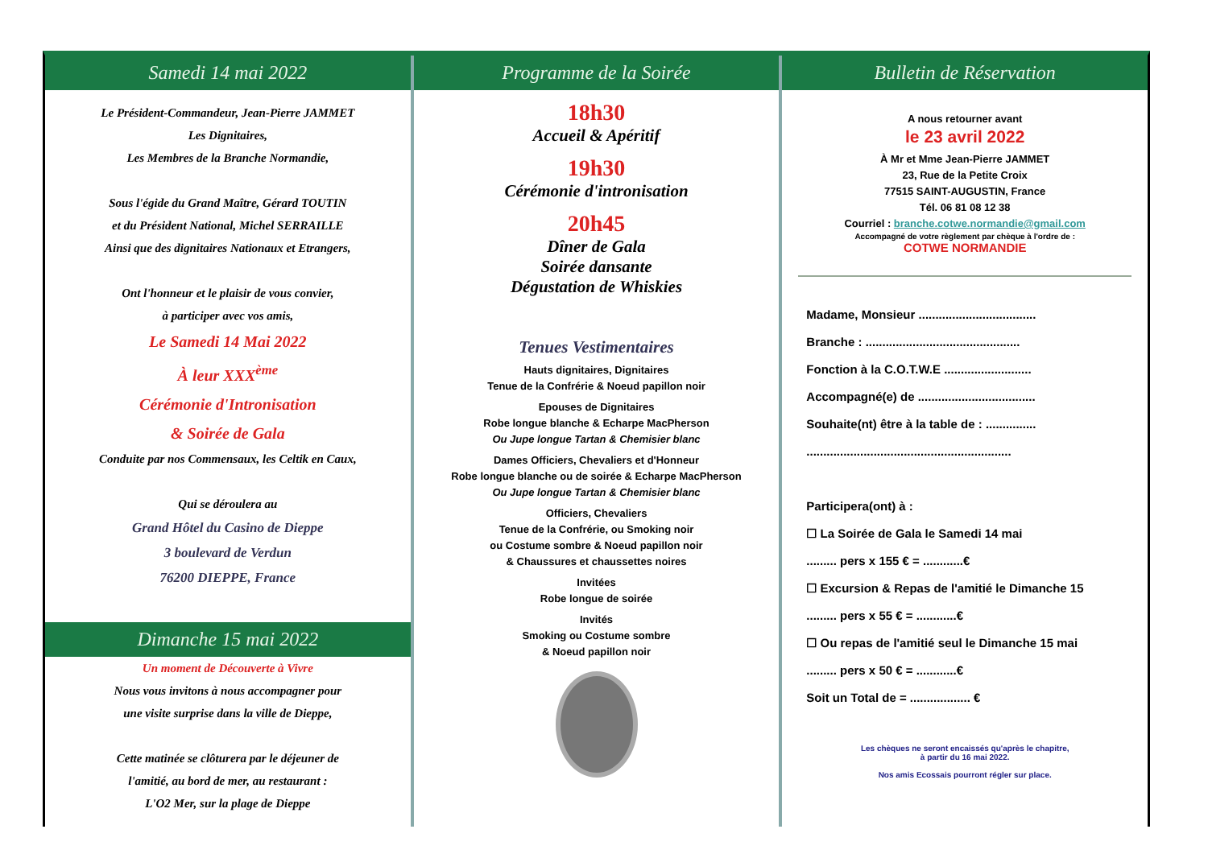Samedi 14 mai 2022
Le Président-Commandeur, Jean-Pierre JAMMET
Les Dignitaires,
Les Membres de la Branche Normandie,
Sous l'égide du Grand Maître, Gérard TOUTIN
et du Président National, Michel SERRAILLE
Ainsi que des dignitaires Nationaux et Etrangers,
Ont l'honneur et le plaisir de vous convier,
à participer avec vos amis,
Le Samedi 14 Mai 2022
À leur XXX<sup>ème</sup>
Cérémonie d'Intronisation
& Soirée de Gala
Conduite par nos Commensaux, les Celtik en Caux,
Qui se déroulera au
Grand Hôtel du Casino de Dieppe
3 boulevard de Verdun
76200 DIEPPE, France
Dimanche 15 mai 2022
Un moment de Découverte à Vivre
Nous vous invitons à nous accompagner pour
une visite surprise dans la ville de Dieppe,
Cette matinée se clôturera par le déjeuner de
l'amitié, au bord de mer, au restaurant :
L'O2 Mer, sur la plage de Dieppe
Programme de la Soirée
18h30
Accueil & Apéritif
19h30
Cérémonie d'intronisation
20h45
Dîner de Gala
Soirée dansante
Dégustation de Whiskies
Tenues Vestimentaires
Hauts dignitaires, Dignitaires
Tenue de la Confrérie & Noeud papillon noir
Epouses de Dignitaires
Robe longue blanche & Echarpe MacPherson
Ou Jupe longue Tartan & Chemisier blanc
Dames Officiers, Chevaliers et d'Honneur
Robe longue blanche ou de soirée & Echarpe MacPherson
Ou Jupe longue Tartan & Chemisier blanc
Officiers, Chevaliers
Tenue de la Confrérie, ou Smoking noir
ou Costume sombre & Noeud papillon noir
& Chaussures et chaussettes noires
Invitées
Robe longue de soirée
Invités
Smoking ou Costume sombre
& Noeud papillon noir
Bulletin de Réservation
A nous retourner avant
le 23 avril 2022
À Mr et Mme Jean-Pierre JAMMET
23, Rue de la Petite Croix
77515 SAINT-AUGUSTIN, France
Tél. 06 81 08 12 38
Courriel : branche.cotwe.normandie@gmail.com
Accompagné de votre règlement par chèque à l'ordre de :
COTWE NORMANDIE
Madame, Monsieur ...................................
Branche : ..............................................
Fonction à la C.O.T.W.E ..........................
Accompagné(e) de ...................................
Souhaite(nt) être à la table de : ...............
.............................................................
Participera(ont) à :
☐ La Soirée de Gala le Samedi 14 mai
......... pers x 155 € = ............€
☐ Excursion & Repas de l'amitié le Dimanche 15
......... pers x 55 € = ............€
☐ Ou repas de l'amitié seul le Dimanche 15 mai
......... pers x 50 € = ............€
Soit un Total de = .................. €
Les chèques ne seront encaissés qu'après le chapitre,
à partir du 16 mai 2022.
Nos amis Ecossais pourront régler sur place.